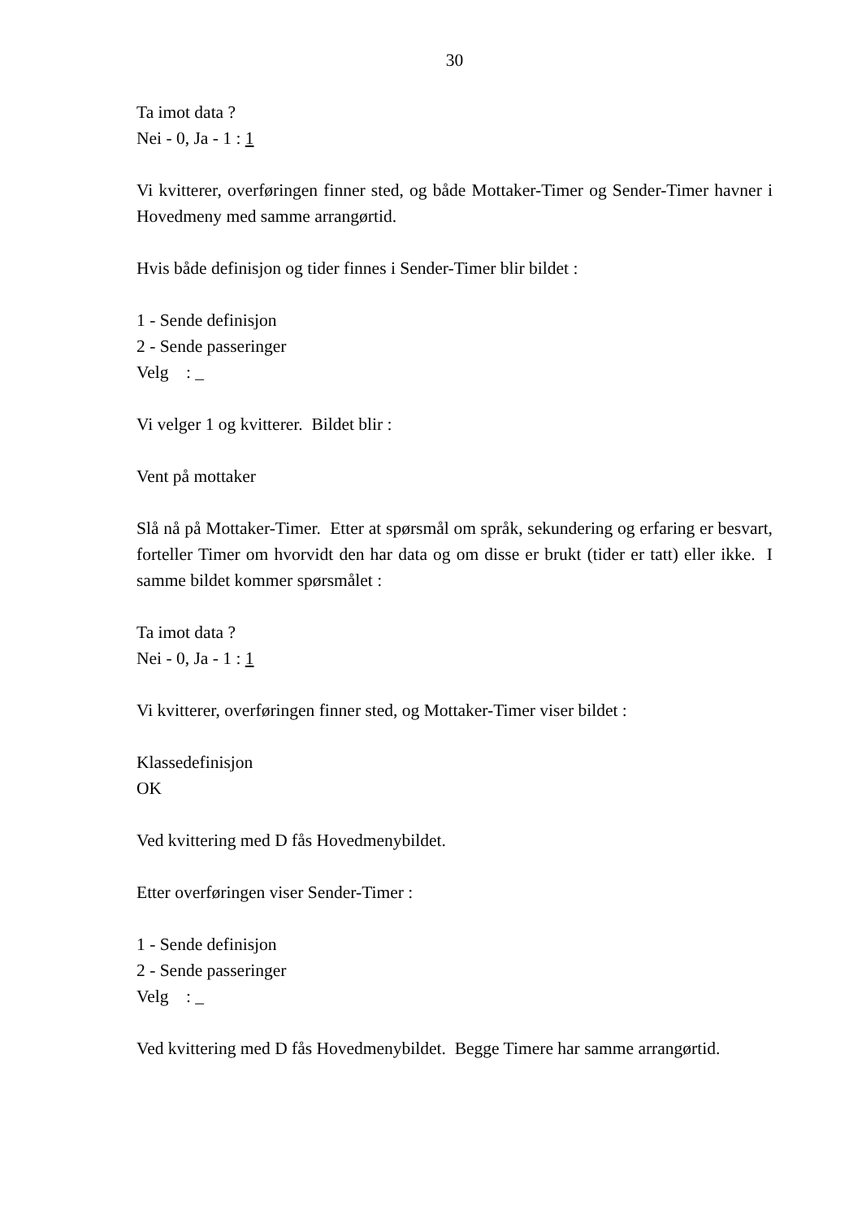30
Ta imot data ?
Nei - 0, Ja - 1 : 1
Vi kvitterer, overføringen finner sted, og både Mottaker-Timer og Sender-Timer havner i Hovedmeny med samme arrangørtid.
Hvis både definisjon og tider finnes i Sender-Timer blir bildet :
1 - Sende definisjon
2 - Sende passeringer
Velg : _
Vi velger 1 og kvitterer. Bildet blir :
Vent på mottaker
Slå nå på Mottaker-Timer. Etter at spørsmål om språk, sekundering og erfaring er besvart, forteller Timer om hvorvidt den har data og om disse er brukt (tider er tatt) eller ikke. I samme bildet kommer spørsmålet :
Ta imot data ?
Nei - 0, Ja - 1 : 1
Vi kvitterer, overføringen finner sted, og Mottaker-Timer viser bildet :
Klassedefinisjon
OK
Ved kvittering med D fås Hovedmenybildet.
Etter overføringen viser Sender-Timer :
1 - Sende definisjon
2 - Sende passeringer
Velg : _
Ved kvittering med D fås Hovedmenybildet. Begge Timere har samme arrangørtid.